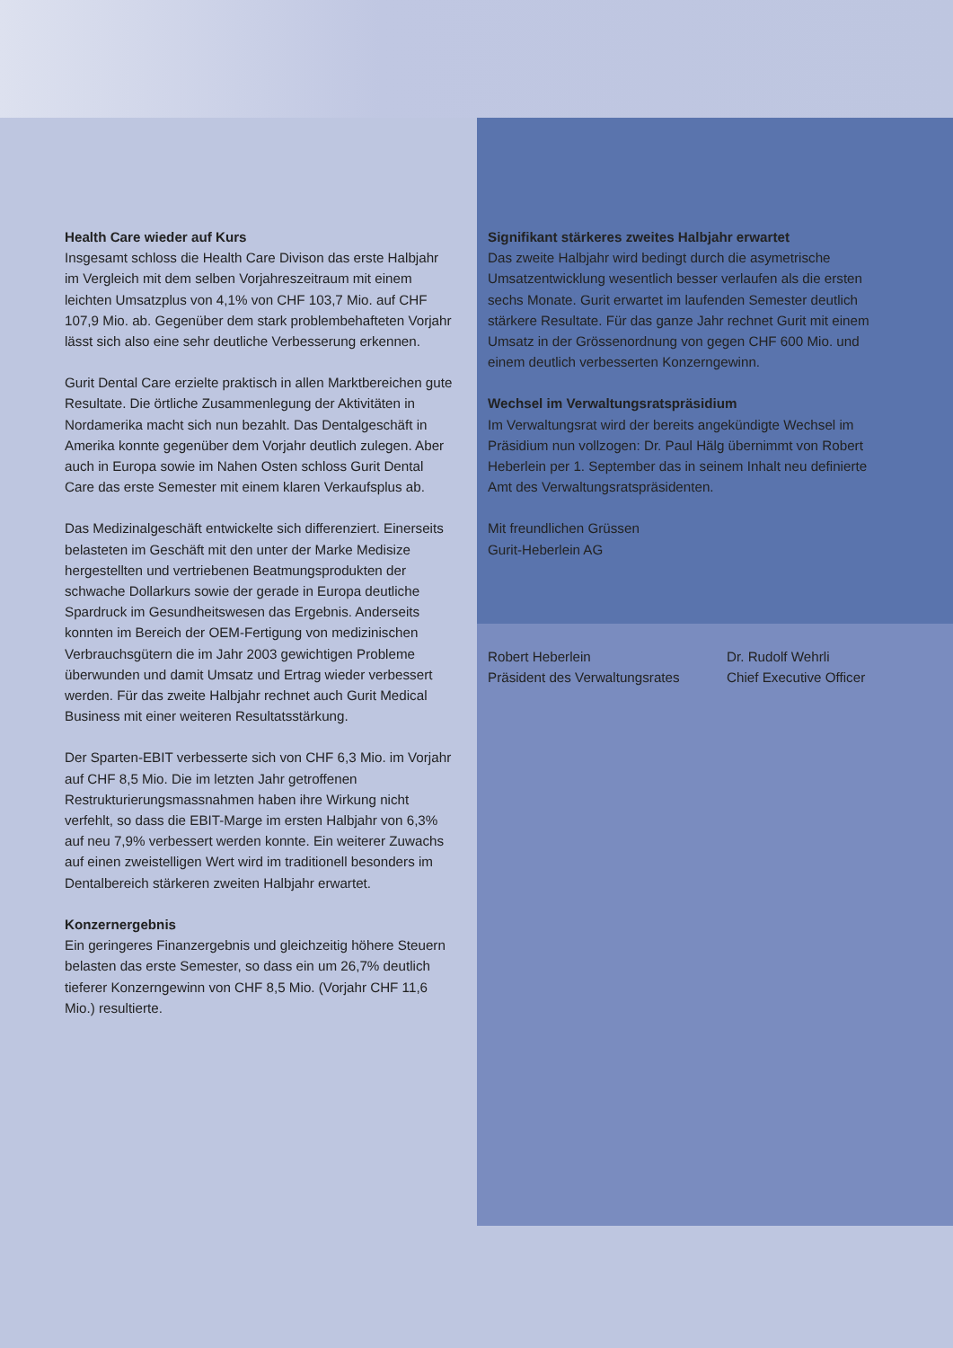Health Care wieder auf Kurs
Insgesamt schloss die Health Care Divison das erste Halbjahr im Vergleich mit dem selben Vorjahreszeitraum mit einem leichten Umsatzplus von 4,1% von CHF 103,7 Mio. auf CHF 107,9 Mio. ab. Gegenüber dem stark problembehafteten Vorjahr lässt sich also eine sehr deutliche Verbesserung erkennen.
Gurit Dental Care erzielte praktisch in allen Marktbereichen gute Resultate. Die örtliche Zusammenlegung der Aktivitäten in Nordamerika macht sich nun bezahlt. Das Dentalgeschäft in Amerika konnte gegenüber dem Vorjahr deutlich zulegen. Aber auch in Europa sowie im Nahen Osten schloss Gurit Dental Care das erste Semester mit einem klaren Verkaufsplus ab.
Das Medizinalgeschäft entwickelte sich differenziert. Einerseits belasteten im Geschäft mit den unter der Marke Medisize hergestellten und vertriebenen Beatmungsprodukten der schwache Dollarkurs sowie der gerade in Europa deutliche Spardruck im Gesundheitswesen das Ergebnis. Anderseits konnten im Bereich der OEM-Fertigung von medizinischen Verbrauchsgütern die im Jahr 2003 gewichtigen Probleme überwunden und damit Umsatz und Ertrag wieder verbessert werden. Für das zweite Halbjahr rechnet auch Gurit Medical Business mit einer weiteren Resultatsstärkung.
Der Sparten-EBIT verbesserte sich von CHF 6,3 Mio. im Vorjahr auf CHF 8,5 Mio. Die im letzten Jahr getroffenen Restrukturierungsmassnahmen haben ihre Wirkung nicht verfehlt, so dass die EBIT-Marge im ersten Halbjahr von 6,3% auf neu 7,9% verbessert werden konnte. Ein weiterer Zuwachs auf einen zweistelligen Wert wird im traditionell besonders im Dentalbereich stärkeren zweiten Halbjahr erwartet.
Konzernergebnis
Ein geringeres Finanzergebnis und gleichzeitig höhere Steuern belasten das erste Semester, so dass ein um 26,7% deutlich tieferer Konzerngewinn von CHF 8,5 Mio. (Vorjahr CHF 11,6 Mio.) resultierte.
Signifikant stärkeres zweites Halbjahr erwartet
Das zweite Halbjahr wird bedingt durch die asymetrische Umsatzentwicklung wesentlich besser verlaufen als die ersten sechs Monate. Gurit erwartet im laufenden Semester deutlich stärkere Resultate. Für das ganze Jahr rechnet Gurit mit einem Umsatz in der Grössenordnung von gegen CHF 600 Mio. und einem deutlich verbesserten Konzerngewinn.
Wechsel im Verwaltungsratspräsidium
Im Verwaltungsrat wird der bereits angekündigte Wechsel im Präsidium nun vollzogen: Dr. Paul Hälg übernimmt von Robert Heberlein per 1. September das in seinem Inhalt neu definierte Amt des Verwaltungsratspräsidenten.
Mit freundlichen Grüssen
Gurit-Heberlein AG
Robert Heberlein
Präsident des Verwaltungsrates
Dr. Rudolf Wehrli
Chief Executive Officer